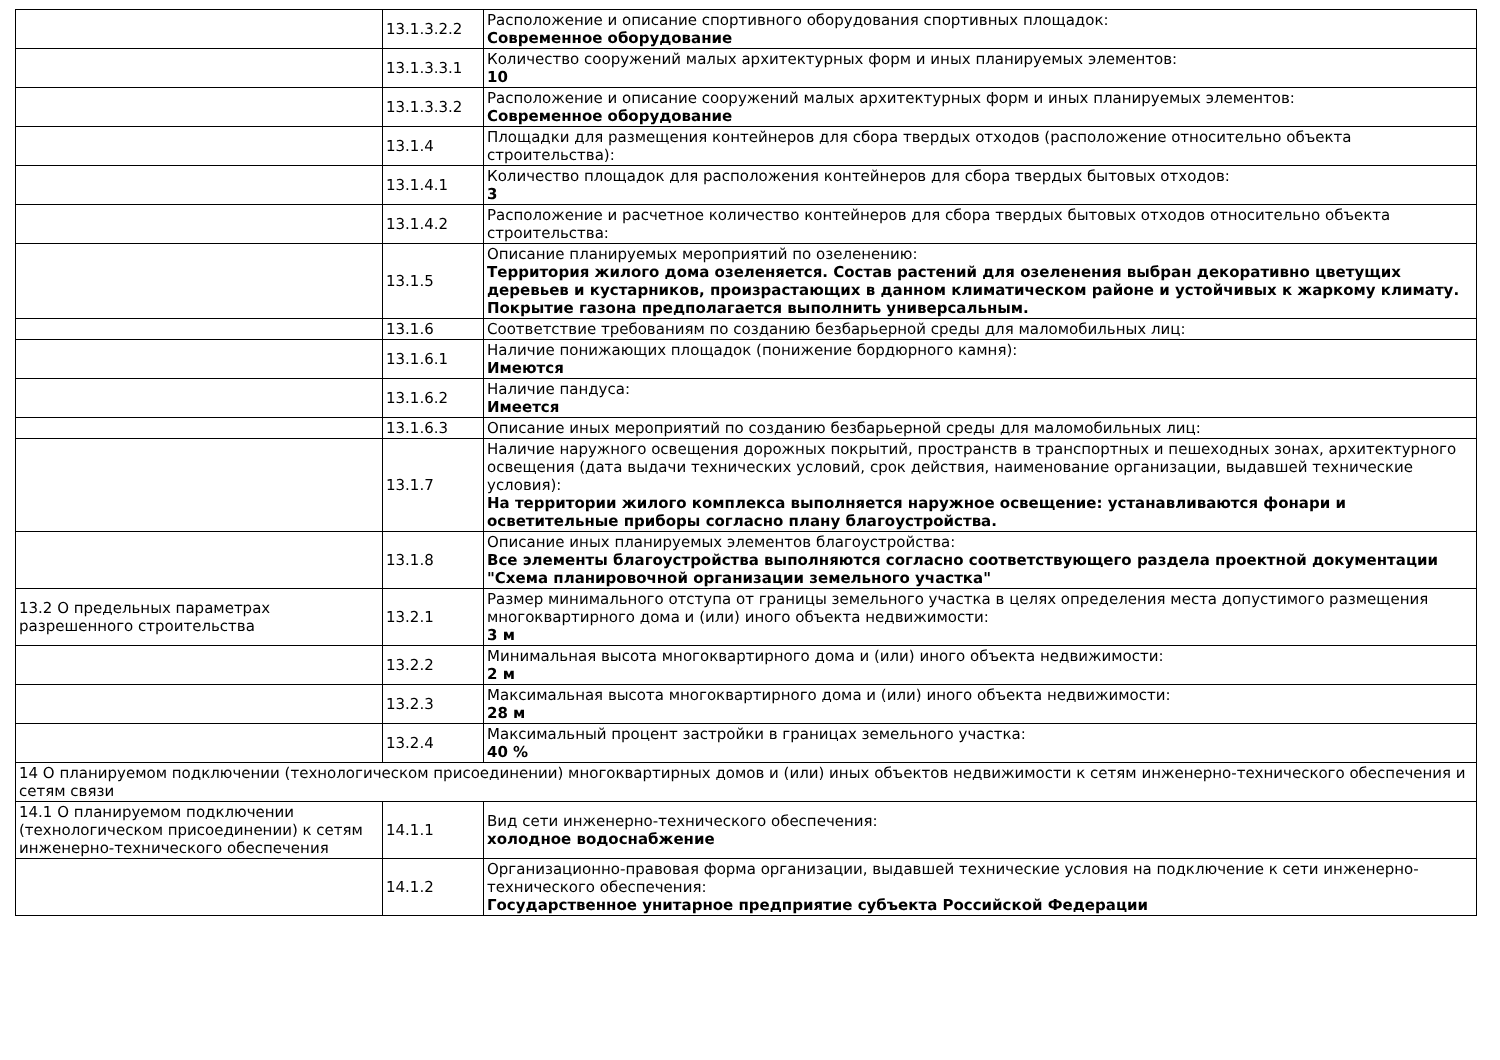| | 13.1.3.2.2 | Расположение и описание спортивного оборудования спортивных площадок: Современное оборудование |
| | 13.1.3.3.1 | Количество сооружений малых архитектурных форм и иных планируемых элементов: 10 |
| | 13.1.3.3.2 | Расположение и описание сооружений малых архитектурных форм и иных планируемых элементов: Современное оборудование |
| | 13.1.4 | Площадки для размещения контейнеров для сбора твердых отходов (расположение относительно объекта строительства): |
| | 13.1.4.1 | Количество площадок для расположения контейнеров для сбора твердых бытовых отходов: 3 |
| | 13.1.4.2 | Расположение и расчетное количество контейнеров для сбора твердых бытовых отходов относительно объекта строительства: |
| | 13.1.5 | Описание планируемых мероприятий по озеленению: Территория жилого дома озеленяется. Состав растений для озеленения выбран декоративно цветущих деревьев и кустарников, произрастающих в данном климатическом районе и устойчивых к жаркому климату. Покрытие газона предполагается выполнить универсальным. |
| | 13.1.6 | Соответствие требованиям по созданию безбарьерной среды для маломобильных лиц: |
| | 13.1.6.1 | Наличие понижающих площадок (понижение бордюрного камня): Имеются |
| | 13.1.6.2 | Наличие пандуса: Имеется |
| | 13.1.6.3 | Описание иных мероприятий по созданию безбарьерной среды для маломобильных лиц: |
| | 13.1.7 | Наличие наружного освещения дорожных покрытий, пространств в транспортных и пешеходных зонах, архитектурного освещения (дата выдачи технических условий, срок действия, наименование организации, выдавшей технические условия): На территории жилого комплекса выполняется наружное освещение: устанавливаются фонари и осветительные приборы согласно плану благоустройства. |
| | 13.1.8 | Описание иных планируемых элементов благоустройства: Все элементы благоустройства выполняются согласно соответствующего раздела проектной документации "Схема планировочной организации земельного участка" |
| 13.2 О предельных параметрах разрешенного строительства | 13.2.1 | Размер минимального отступа от границы земельного участка в целях определения места допустимого размещения многоквартирного дома и (или) иного объекта недвижимости: 3 м |
| | 13.2.2 | Минимальная высота многоквартирного дома и (или) иного объекта недвижимости: 2 м |
| | 13.2.3 | Максимальная высота многоквартирного дома и (или) иного объекта недвижимости: 28 м |
| | 13.2.4 | Максимальный процент застройки в границах земельного участка: 40 % |
| 14 О планируемом подключении (технологическом присоединении) многоквартирных домов и (или) иных объектов недвижимости к сетям инженерно-технического обеспечения и сетям связи | | |
| 14.1 О планируемом подключении (технологическом присоединении) к сетям инженерно-технического обеспечения | 14.1.1 | Вид сети инженерно-технического обеспечения: холодное водоснабжение |
| | 14.1.2 | Организационно-правовая форма организации, выдавшей технические условия на подключение к сети инженерно-технического обеспечения: Государственное унитарное предприятие субъекта Российской Федерации |